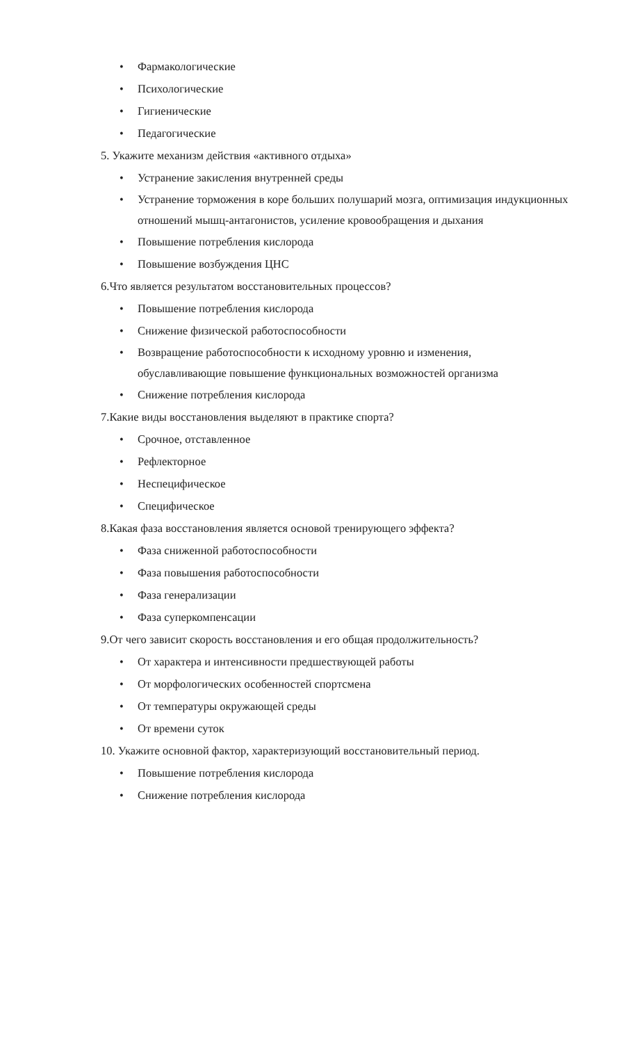• Фармакологические
• Психологические
• Гигиенические
• Педагогические
5. Укажите механизм действия «активного отдыха»
• Устранение закисления внутренней среды
• Устранение торможения в коре больших полушарий мозга, оптимизация индукционных отношений мышц-антагонистов, усиление кровообращения и дыхания
• Повышение потребления кислорода
• Повышение возбуждения ЦНС
6.Что является результатом восстановительных процессов?
• Повышение потребления кислорода
• Снижение физической работоспособности
• Возвращение работоспособности к исходному уровню и изменения,
обуславливающие повышение функциональных возможностей организма
• Снижение потребления кислорода
7.Какие виды восстановления выделяют в практике спорта?
• Срочное, отставленное
• Рефлекторное
• Неспецифическое
• Специфическое
8.Какая фаза восстановления является основой тренирующего эффекта?
• Фаза сниженной работоспособности
• Фаза повышения работоспособности
• Фаза генерализации
• Фаза суперкомпенсации
9.От чего зависит скорость восстановления и его общая продолжительность?
• От характера и интенсивности предшествующей работы
• От морфологических особенностей спортсмена
• От температуры окружающей среды
• От времени суток
10. Укажите основной фактор, характеризующий восстановительный период.
• Повышение потребления кислорода
• Снижение потребления кислорода